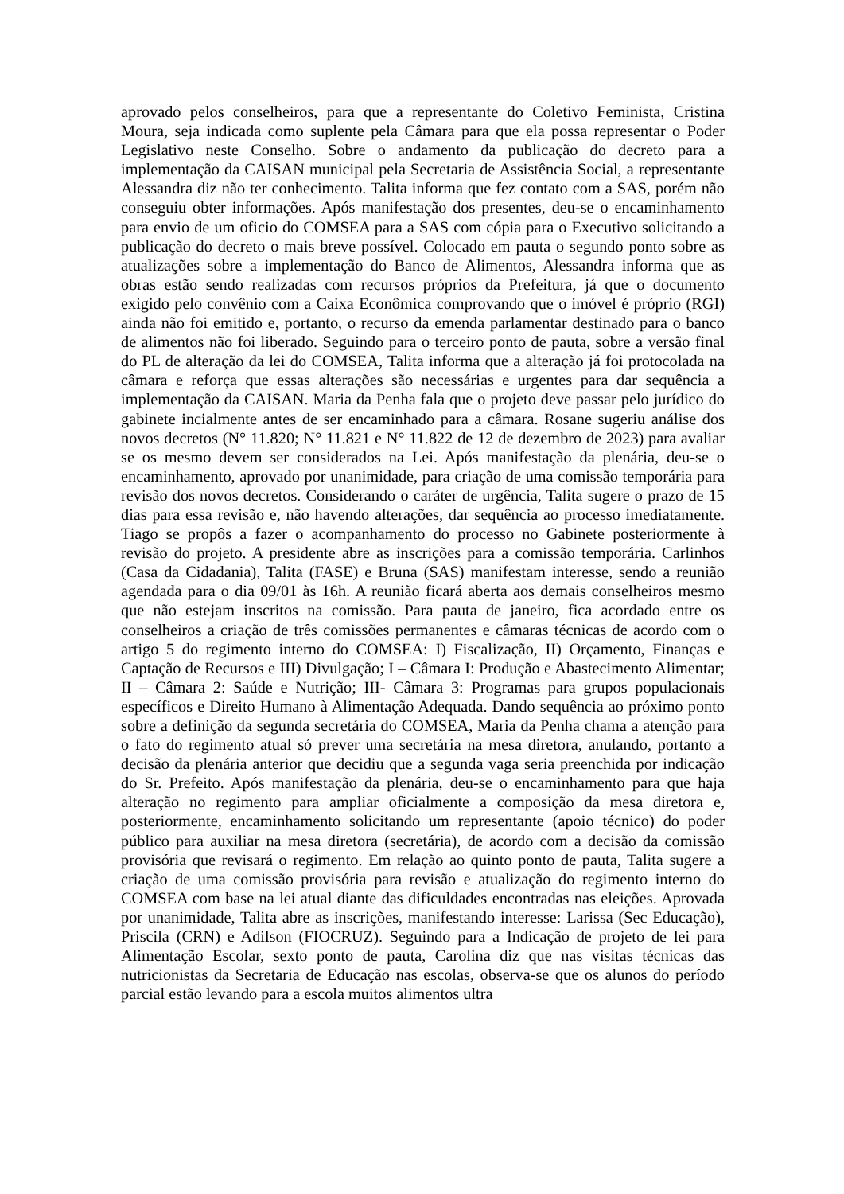aprovado pelos conselheiros, para que a representante do Coletivo Feminista, Cristina Moura, seja indicada como suplente pela Câmara para que ela possa representar o Poder Legislativo neste Conselho. Sobre o andamento da publicação do decreto para a implementação da CAISAN municipal pela Secretaria de Assistência Social, a representante Alessandra diz não ter conhecimento. Talita informa que fez contato com a SAS, porém não conseguiu obter informações. Após manifestação dos presentes, deu-se o encaminhamento para envio de um oficio do COMSEA para a SAS com cópia para o Executivo solicitando a publicação do decreto o mais breve possível. Colocado em pauta o segundo ponto sobre as atualizações sobre a implementação do Banco de Alimentos, Alessandra informa que as obras estão sendo realizadas com recursos próprios da Prefeitura, já que o documento exigido pelo convênio com a Caixa Econômica comprovando que o imóvel é próprio (RGI) ainda não foi emitido e, portanto, o recurso da emenda parlamentar destinado para o banco de alimentos não foi liberado. Seguindo para o terceiro ponto de pauta, sobre a versão final do PL de alteração da lei do COMSEA, Talita informa que a alteração já foi protocolada na câmara e reforça que essas alterações são necessárias e urgentes para dar sequência a implementação da CAISAN. Maria da Penha fala que o projeto deve passar pelo jurídico do gabinete incialmente antes de ser encaminhado para a câmara. Rosane sugeriu análise dos novos decretos (N° 11.820; N° 11.821 e N° 11.822 de 12 de dezembro de 2023) para avaliar se os mesmo devem ser considerados na Lei. Após manifestação da plenária, deu-se o encaminhamento, aprovado por unanimidade, para criação de uma comissão temporária para revisão dos novos decretos. Considerando o caráter de urgência, Talita sugere o prazo de 15 dias para essa revisão e, não havendo alterações, dar sequência ao processo imediatamente. Tiago se propôs a fazer o acompanhamento do processo no Gabinete posteriormente à revisão do projeto. A presidente abre as inscrições para a comissão temporária. Carlinhos (Casa da Cidadania), Talita (FASE) e Bruna (SAS) manifestam interesse, sendo a reunião agendada para o dia 09/01 às 16h. A reunião ficará aberta aos demais conselheiros mesmo que não estejam inscritos na comissão. Para pauta de janeiro, fica acordado entre os conselheiros a criação de três comissões permanentes e câmaras técnicas de acordo com o artigo 5 do regimento interno do COMSEA: I) Fiscalização, II) Orçamento, Finanças e Captação de Recursos e III) Divulgação; I – Câmara I: Produção e Abastecimento Alimentar; II – Câmara 2: Saúde e Nutrição; III- Câmara 3: Programas para grupos populacionais específicos e Direito Humano à Alimentação Adequada. Dando sequência ao próximo ponto sobre a definição da segunda secretária do COMSEA, Maria da Penha chama a atenção para o fato do regimento atual só prever uma secretária na mesa diretora, anulando, portanto a decisão da plenária anterior que decidiu que a segunda vaga seria preenchida por indicação do Sr. Prefeito. Após manifestação da plenária, deu-se o encaminhamento para que haja alteração no regimento para ampliar oficialmente a composição da mesa diretora e, posteriormente, encaminhamento solicitando um representante (apoio técnico) do poder público para auxiliar na mesa diretora (secretária), de acordo com a decisão da comissão provisória que revisará o regimento. Em relação ao quinto ponto de pauta, Talita sugere a criação de uma comissão provisória para revisão e atualização do regimento interno do COMSEA com base na lei atual diante das dificuldades encontradas nas eleições. Aprovada por unanimidade, Talita abre as inscrições, manifestando interesse: Larissa (Sec Educação), Priscila (CRN) e Adilson (FIOCRUZ). Seguindo para a Indicação de projeto de lei para Alimentação Escolar, sexto ponto de pauta, Carolina diz que nas visitas técnicas das nutricionistas da Secretaria de Educação nas escolas, observa-se que os alunos do período parcial estão levando para a escola muitos alimentos ultra